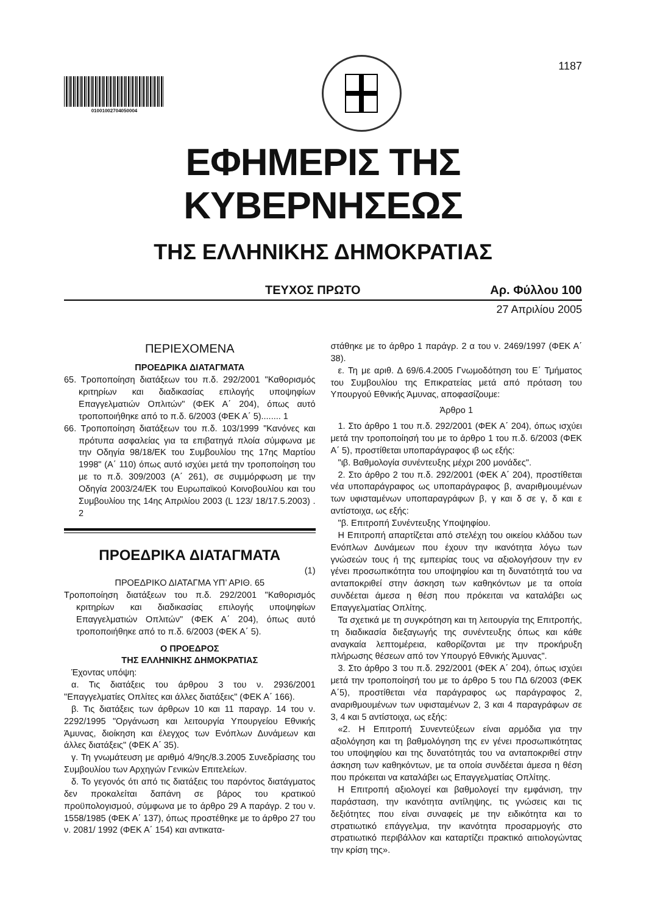01001002704050004
1187
ΕΦΗΜΕΡΙΣ ΤΗΣ ΚΥΒΕΡΝΗΣΕΩΣ
ΤΗΣ ΕΛΛΗΝΙΚΗΣ ΔΗΜΟΚΡΑΤΙΑΣ
ΤΕΥΧΟΣ ΠΡΩΤΟ Αρ. Φύλλου 100
27 Απριλίου 2005
ΠΕΡΙΕΧΟΜΕΝΑ
ΠΡΟΕΔΡΙΚΑ ΔΙΑΤΑΓΜΑΤΑ
65. Τροποποίηση διατάξεων του π.δ. 292/2001 "Καθορισμός κριτηρίων και διαδικασίας επιλογής υποψηφίων Επαγγελματιών Οπλιτών" (ΦΕΚ Α΄ 204), όπως αυτό τροποποιήθηκε από το π.δ. 6/2003 (ΦΕΚ Α΄ 5)........ 1
66. Τροποποίηση διατάξεων του π.δ. 103/1999 "Κανόνες και πρότυπα ασφαλείας για τα επιβατηγά πλοία σύμφωνα με την Οδηγία 98/18/ΕΚ του Συμβουλίου της 17ης Μαρτίου 1998" (Α΄ 110) όπως αυτό ισχύει μετά την τροποποίηση του με το π.δ. 309/2003 (Α΄ 261), σε συμμόρφωση με την Οδηγία 2003/24/ΕΚ του Ευρωπαϊκού Κοινοβουλίου και του Συμβουλίου της 14ης Απριλίου 2003 (L 123/ 18/17.5.2003) . 2
ΠΡΟΕΔΡΙΚΑ ΔΙΑΤΑΓΜΑΤΑ
(1)
ΠΡΟΕΔΡΙΚΟ ΔΙΑΤΑΓΜΑ ΥΠ’ ΑΡΙΘ. 65
Τροποποίηση διατάξεων του π.δ. 292/2001 "Καθορισμός κριτηρίων και διαδικασίας επιλογής υποψηφίων Επαγγελματιών Οπλιτών" (ΦΕΚ Α΄ 204), όπως αυτό τροποποιήθηκε από το π.δ. 6/2003 (ΦΕΚ Α΄ 5).
Ο ΠΡΟΕΔΡΟΣ
ΤΗΣ ΕΛΛΗΝΙΚΗΣ ΔΗΜΟΚΡΑΤΙΑΣ
Έχοντας υπόψη:
α. Τις διατάξεις του άρθρου 3 του ν. 2936/2001 "Επαγγελματίες Οπλίτες και άλλες διατάξεις" (ΦΕΚ Α΄ 166).
β. Τις διατάξεις των άρθρων 10 και 11 παραγρ. 14 του ν. 2292/1995 "Οργάνωση και λειτουργία Υπουργείου Εθνικής Άμυνας, διοίκηση και έλεγχος των Ενόπλων Δυνάμεων και άλλες διατάξεις" (ΦΕΚ Α΄ 35).
γ. Τη γνωμάτευση με αριθμό 4/9ης/8.3.2005 Συνεδρίασης του Συμβουλίου των Αρχηγών Γενικών Επιτελείων.
δ. Το γεγονός ότι από τις διατάξεις του παρόντος διατάγματος δεν προκαλείται δαπάνη σε βάρος του κρατικού προϋπολογισμού, σύμφωνα με το άρθρο 29 Α παράγρ. 2 του ν. 1558/1985 (ΦΕΚ Α΄ 137), όπως προστέθηκε με το άρθρο 27 του ν. 2081/ 1992 (ΦΕΚ Α΄ 154) και αντικατα-
στάθηκε με το άρθρο 1 παράγρ. 2 α του ν. 2469/1997 (ΦΕΚ Α΄ 38).
ε. Τη με αριθ. Δ 69/6.4.2005 Γνωμοδότηση του Ε΄ Τμήματος του Συμβουλίου της Επικρατείας μετά από πρόταση του Υπουργού Εθνικής Άμυνας, αποφασίζουμε:
Άρθρο 1
1. Στο άρθρο 1 του π.δ. 292/2001 (ΦΕΚ Α΄ 204), όπως ισχύει μετά την τροποποίησή του με το άρθρο 1 του π.δ. 6/2003 (ΦΕΚ Α΄ 5), προστίθεται υποπαράγραφος ιβ ως εξής:
"ιβ. Βαθμολογία συνέντευξης μέχρι 200 μονάδες".
2. Στο άρθρο 2 του π.δ. 292/2001 (ΦΕΚ Α΄ 204), προστίθεται νέα υποπαράγραφος ως υποπαράγραφος β, αναριθμουμένων των υφισταμένων υποπαραγράφων β, γ και δ σε γ, δ και ε αντίστοιχα, ως εξής:
"β. Επιτροπή Συνέντευξης Υποψηφίου.
Η Επιτροπή απαρτίζεται από στελέχη του οικείου κλάδου των Ενόπλων Δυνάμεων που έχουν την ικανότητα λόγω των γνώσεών τους ή της εμπειρίας τους να αξιολογήσουν την εν γένει προσωπικότητα του υποψηφίου και τη δυνατότητά του να ανταποκριθεί στην άσκηση των καθηκόντων με τα οποία συνδέεται άμεσα η θέση που πρόκειται να καταλάβει ως Επαγγελματίας Οπλίτης.
Τα σχετικά με τη συγκρότηση και τη λειτουργία της Επιτροπής, τη διαδικασία διεξαγωγής της συνέντευξης όπως και κάθε αναγκαία λεπτομέρεια, καθορίζονται με την προκήρυξη πλήρωσης θέσεων από τον Υπουργό Εθνικής Άμυνας".
3. Στο άρθρο 3 του π.δ. 292/2001 (ΦΕΚ Α΄ 204), όπως ισχύει μετά την τροποποίησή του με το άρθρο 5 του ΠΔ 6/2003 (ΦΕΚ Α΄5), προστίθεται νέα παράγραφος ως παράγραφος 2, αναριθμουμένων των υφισταμένων 2, 3 και 4 παραγράφων σε 3, 4 και 5 αντίστοιχα, ως εξής:
«2. Η Επιτροπή Συνεντεύξεων είναι αρμόδια για την αξιολόγηση και τη βαθμολόγηση της εν γένει προσωπικότητας του υποψηφίου και της δυνατότητάς του να ανταποκριθεί στην άσκηση των καθηκόντων, με τα οποία συνδέεται άμεσα η θέση που πρόκειται να καταλάβει ως Επαγγελματίας Οπλίτης.
Η Επιτροπή αξιολογεί και βαθμολογεί την εμφάνιση, την παράσταση, την ικανότητα αντίληψης, τις γνώσεις και τις δεξιότητες που είναι συναφείς με την ειδικότητα και το στρατιωτικό επάγγελμα, την ικανότητα προσαρμογής στο στρατιωτικό περιβάλλον και καταρτίζει πρακτικό αιτιολογώντας την κρίση της».